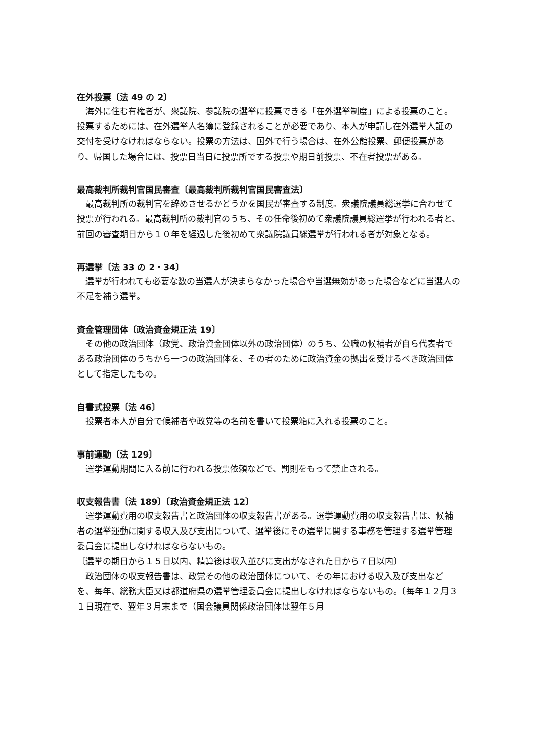在外投票〔法 49 の 2〕
　海外に住む有権者が、衆議院、参議院の選挙に投票できる「在外選挙制度」による投票のこと。投票するためには、在外選挙人名簿に登録されることが必要であり、本人が申請し在外選挙人証の交付を受けなければならない。投票の方法は、国外で行う場合は、在外公館投票、郵便投票があり、帰国した場合には、投票日当日に投票所でする投票や期日前投票、不在者投票がある。
最高裁判所裁判官国民審査〔最高裁判所裁判官国民審査法〕
　最高裁判所の裁判官を辞めさせるかどうかを国民が審査する制度。衆議院議員総選挙に合わせて投票が行われる。最高裁判所の裁判官のうち、その任命後初めて衆議院議員総選挙が行われる者と、前回の審査期日から１０年を経過した後初めて衆議院議員総選挙が行われる者が対象となる。
再選挙〔法 33 の 2・34〕
　選挙が行われても必要な数の当選人が決まらなかった場合や当選無効があった場合などに当選人の不足を補う選挙。
資金管理団体〔政治資金規正法 19〕
　その他の政治団体（政党、政治資金団体以外の政治団体）のうち、公職の候補者が自ら代表者である政治団体のうちから一つの政治団体を、その者のために政治資金の拠出を受けるべき政治団体として指定したもの。
自書式投票〔法 46〕
　投票者本人が自分で候補者や政党等の名前を書いて投票箱に入れる投票のこと。
事前運動〔法 129〕
　選挙運動期間に入る前に行われる投票依頼などで、罰則をもって禁止される。
収支報告書〔法 189〕〔政治資金規正法 12〕
　選挙運動費用の収支報告書と政治団体の収支報告書がある。選挙運動費用の収支報告書は、候補者の選挙運動に関する収入及び支出について、選挙後にその選挙に関する事務を管理する選挙管理委員会に提出しなければならないもの。
〔選挙の期日から１５日以内、精算後は収入並びに支出がなされた日から７日以内〕
　政治団体の収支報告書は、政党その他の政治団体について、その年における収入及び支出などを、毎年、総務大臣又は都道府県の選挙管理委員会に提出しなければならないもの。〔毎年１２月３１日現在で、翌年３月末まで（国会議員関係政治団体は翌年５月